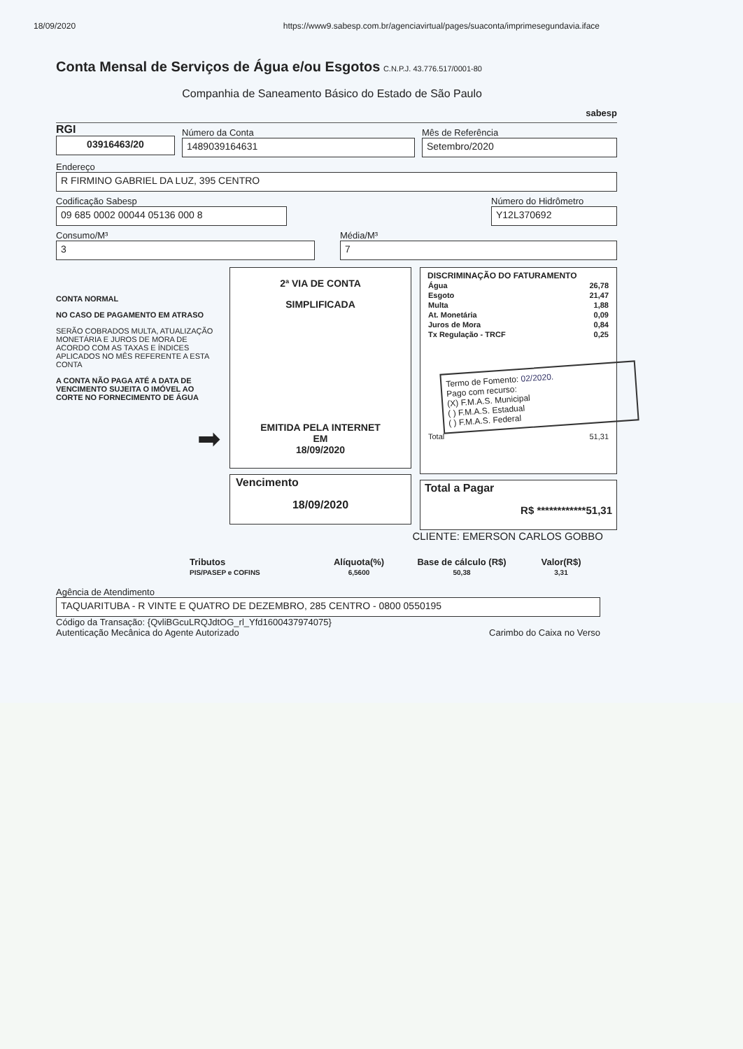18/09/2020 https://www9.sabesp.com.br/agenciavirtual/pages/suaconta/imprimesegundavia.iface
Conta Mensal de Serviços de Água e/ou Esgotos C.N.P.J. 43.776.517/0001-80
Companhia de Saneamento Básico do Estado de São Paulo
sabesp
RGI
03916463/20
Número da Conta
1489039164631
Mês de Referência
Setembro/2020
Endereço
R FIRMINO GABRIEL DA LUZ, 395 CENTRO
Codificação Sabesp
09 685 0002 00044 05136 000 8
Número do Hidrômetro
Y12L370692
Consumo/M³
3
Média/M³
7
CONTA NORMAL
NO CASO DE PAGAMENTO EM ATRASO
SERÃO COBRADOS MULTA, ATUALIZAÇÃO MONETÁRIA E JUROS DE MORA DE ACORDO COM AS TAXAS E ÍNDICES APLICADOS NO MÊS REFERENTE A ESTA CONTA
A CONTA NÃO PAGA ATÉ A DATA DE VENCIMENTO SUJEITA O IMÓVEL AO CORTE NO FORNECIMENTO DE ÁGUA
➡
2ª VIA DE CONTA
SIMPLIFICADA
EMITIDA PELA INTERNET
EM
18/09/2020
Vencimento
18/09/2020
DISCRIMINAÇÃO DO FATURAMENTO
| Água | 26,78 |
| Esgoto | 21,47 |
| Multa | 1,88 |
| At. Monetária | 0,09 |
| Juros de Mora | 0,84 |
| Tx Regulação - TRCF | 0,25 |
Termo de Fomento: 02/2020.
Pago com recurso:
(X) F.M.A.S. Municipal
( ) F.M.A.S. Estadual
( ) F.M.A.S. Federal
| Total | 51,31 |
Total a Pagar
R$ ************51,31
CLIENTE: EMERSON CARLOS GOBBO
| Tributos | Alíquota(%) | Base de cálculo (R$) | Valor(R$) |
| --- | --- | --- | --- |
| PIS/PASEP e COFINS | 6,5600 | 50,38 | 3,31 |
Agência de Atendimento
TAQUARITUBA - R VINTE E QUATRO DE DEZEMBRO, 285 CENTRO - 0800 0550195
Código da Transação: {QvliBGcuLRQJdtOG_rl_Yfd1600437974075}
Autenticação Mecânica do Agente Autorizado Carimbo do Caixa no Verso